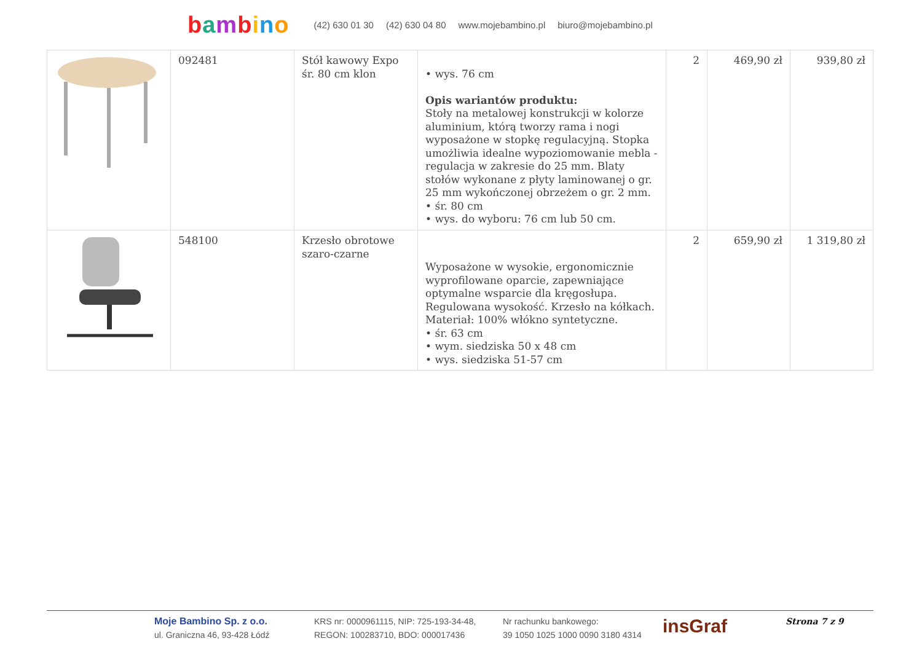bambino
(42) 630 01 30 (42) 630 04 80 www.mojebambino.pl biuro@mojebambino.pl
| | 092481 | Stół kawowy Expo śr. 80 cm klon | • wys. 76 cm Opis wariantów produktu: Stoły na metalowej konstrukcji w kolorze aluminium, którą tworzy rama i nogi wyposażone w stopkę regulacyjną. Stopka umożliwia idealne wypoziomowanie mebla - regulacja w zakresie do 25 mm. Blaty stołów wykonane z płyty laminowanej o gr. 25 mm wykończonej obrzeżem o gr. 2 mm. • śr. 80 cm • wys. do wyboru: 76 cm lub 50 cm. | 2 | 469,90 zł | 939,80 zł |
| | 548100 | Krzesło obrotowe szaro-czarne | Wyposażone w wysokie, ergonomicznie wyprofilowane oparcie, zapewniające optymalne wsparcie dla kręgosłupa. Regulowana wysokość. Krzesło na kółkach. Materiał: 100% włókno syntetyczne. • śr. 63 cm • wym. siedziska 50 x 48 cm • wys. siedziska 51-57 cm | 2 | 659,90 zł | 1 319,80 zł |
Moje Bambino Sp. z o.o.
ul. Graniczna 46, 93-428 Łódź
KRS nr: 0000961115, NIP: 725-193-34-48,
REGON: 100283710, BDO: 000017436
Nr rachunku bankowego:
39 1050 1025 1000 0090 3180 4314
insGraf
Strona 7 z 9